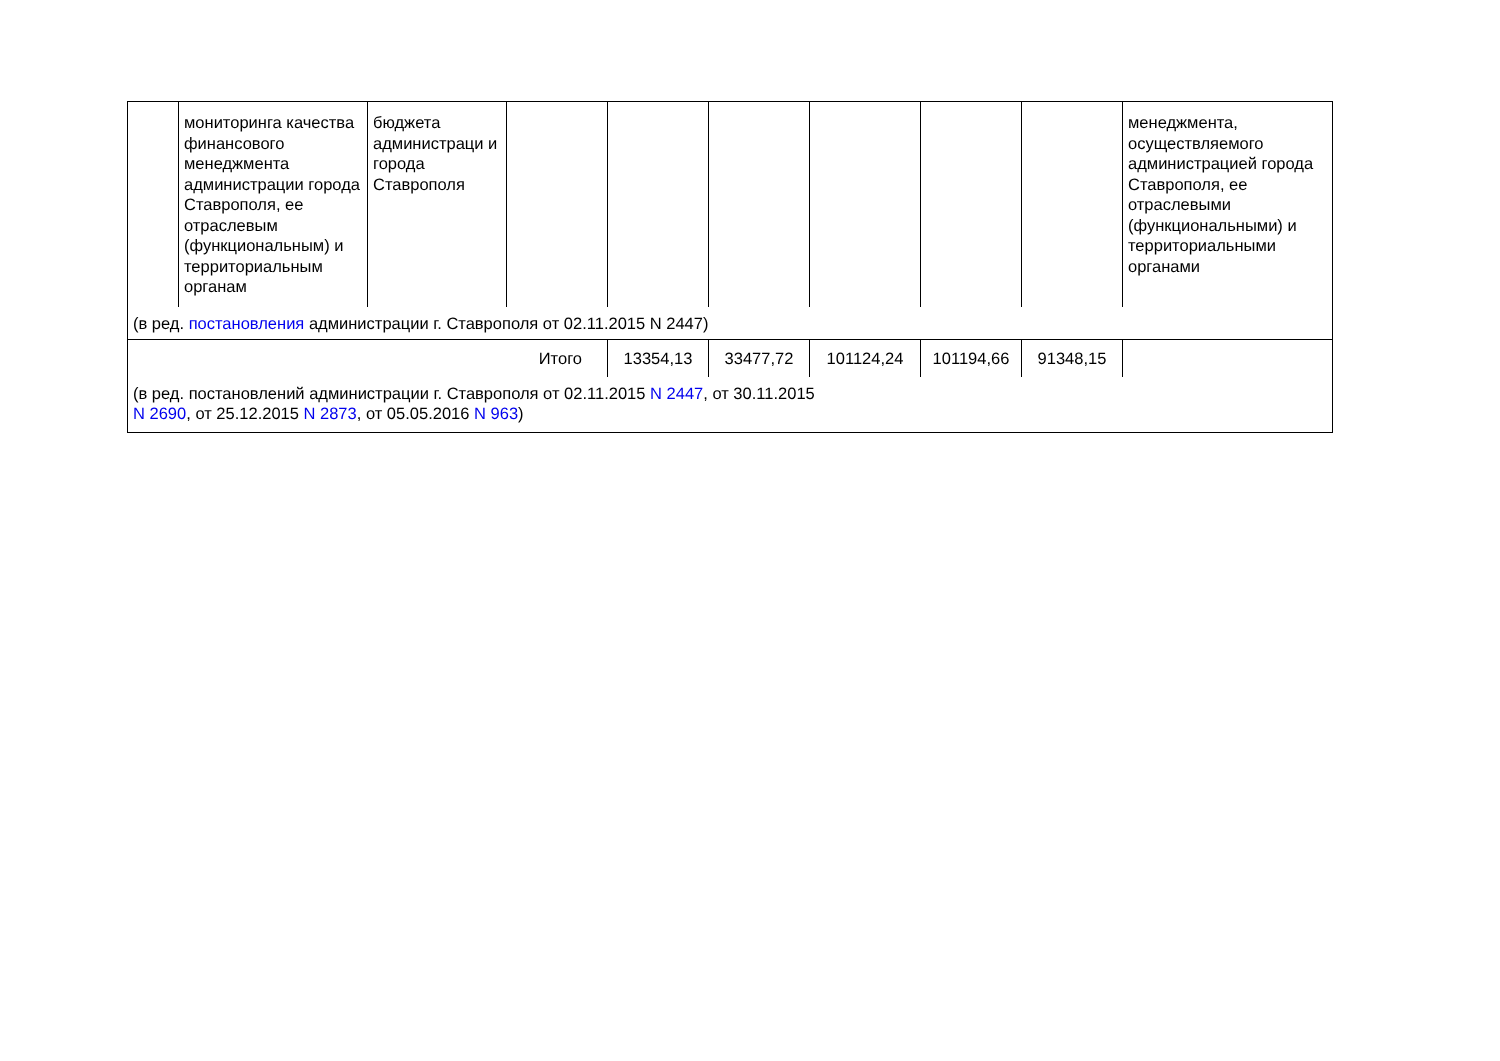| | мониторинга качества финансового менеджмента администрации города Ставрополя, ее отраслевым (функциональным) и территориальным органам | бюджета администраци и города Ставрополя | | | | | | | менеджмента, осуществляемого администрацией города Ставрополя, ее отраслевыми (функциональными) и территориальными органами |
| (в ред. постановления администрации г. Ставрополя от 02.11.2015 N 2447) | | | | | | | | | |
| Итого | | | | 13354,13 | 33477,72 | 101124,24 | 101194,66 | 91348,15 | |
| (в ред. постановлений администрации г. Ставрополя от 02.11.2015 N 2447 , от 30.11.2015 N 2690 , от 25.12.2015 N 2873 , от 05.05.2016 N 963 ) | | | | | | | | | |